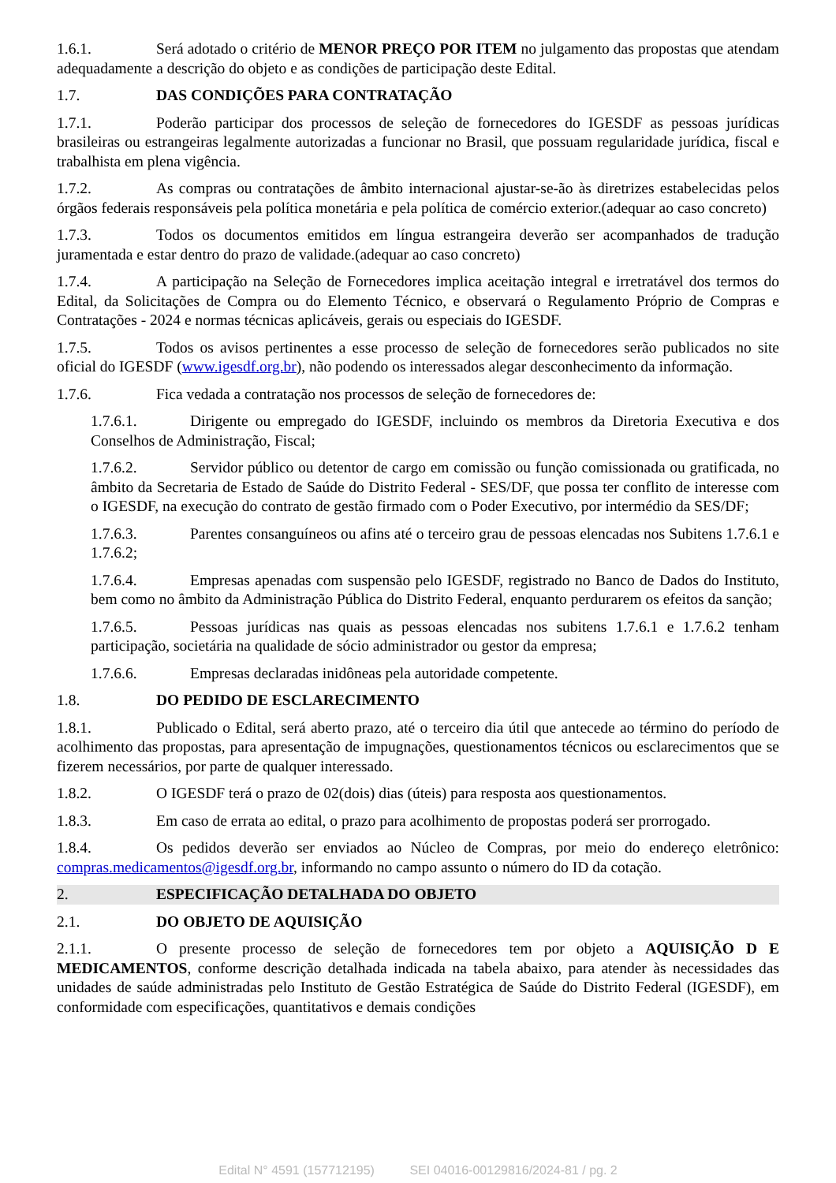1.6.1. Será adotado o critério de MENOR PREÇO POR ITEM no julgamento das propostas que atendam adequadamente a descrição do objeto e as condições de participação deste Edital.
1.7. DAS CONDIÇÕES PARA CONTRATAÇÃO
1.7.1. Poderão participar dos processos de seleção de fornecedores do IGESDF as pessoas jurídicas brasileiras ou estrangeiras legalmente autorizadas a funcionar no Brasil, que possuam regularidade jurídica, fiscal e trabalhista em plena vigência.
1.7.2. As compras ou contratações de âmbito internacional ajustar-se-ão às diretrizes estabelecidas pelos órgãos federais responsáveis pela política monetária e pela política de comércio exterior.(adequar ao caso concreto)
1.7.3. Todos os documentos emitidos em língua estrangeira deverão ser acompanhados de tradução juramentada e estar dentro do prazo de validade.(adequar ao caso concreto)
1.7.4. A participação na Seleção de Fornecedores implica aceitação integral e irretratável dos termos do Edital, da Solicitações de Compra ou do Elemento Técnico, e observará o Regulamento Próprio de Compras e Contratações - 2024 e normas técnicas aplicáveis, gerais ou especiais do IGESDF.
1.7.5. Todos os avisos pertinentes a esse processo de seleção de fornecedores serão publicados no site oficial do IGESDF (www.igesdf.org.br), não podendo os interessados alegar desconhecimento da informação.
1.7.6. Fica vedada a contratação nos processos de seleção de fornecedores de:
1.7.6.1. Dirigente ou empregado do IGESDF, incluindo os membros da Diretoria Executiva e dos Conselhos de Administração, Fiscal;
1.7.6.2. Servidor público ou detentor de cargo em comissão ou função comissionada ou gratificada, no âmbito da Secretaria de Estado de Saúde do Distrito Federal - SES/DF, que possa ter conflito de interesse com o IGESDF, na execução do contrato de gestão firmado com o Poder Executivo, por intermédio da SES/DF;
1.7.6.3. Parentes consanguíneos ou afins até o terceiro grau de pessoas elencadas nos Subitens 1.7.6.1 e 1.7.6.2;
1.7.6.4. Empresas apenadas com suspensão pelo IGESDF, registrado no Banco de Dados do Instituto, bem como no âmbito da Administração Pública do Distrito Federal, enquanto perdurarem os efeitos da sanção;
1.7.6.5. Pessoas jurídicas nas quais as pessoas elencadas nos subitens 1.7.6.1 e 1.7.6.2 tenham participação, societária na qualidade de sócio administrador ou gestor da empresa;
1.7.6.6. Empresas declaradas inidôneas pela autoridade competente.
1.8. DO PEDIDO DE ESCLARECIMENTO
1.8.1. Publicado o Edital, será aberto prazo, até o terceiro dia útil que antecede ao término do período de acolhimento das propostas, para apresentação de impugnações, questionamentos técnicos ou esclarecimentos que se fizerem necessários, por parte de qualquer interessado.
1.8.2. O IGESDF terá o prazo de 02(dois) dias (úteis) para resposta aos questionamentos.
1.8.3. Em caso de errata ao edital, o prazo para acolhimento de propostas poderá ser prorrogado.
1.8.4. Os pedidos deverão ser enviados ao Núcleo de Compras, por meio do endereço eletrônico: compras.medicamentos@igesdf.org.br, informando no campo assunto o número do ID da cotação.
2. ESPECIFICAÇÃO DETALHADA DO OBJETO
2.1. DO OBJETO DE AQUISIÇÃO
2.1.1. O presente processo de seleção de fornecedores tem por objeto a AQUISIÇÃO D E MEDICAMENTOS, conforme descrição detalhada indicada na tabela abaixo, para atender às necessidades das unidades de saúde administradas pelo Instituto de Gestão Estratégica de Saúde do Distrito Federal (IGESDF), em conformidade com especificações, quantitativos e demais condições
Edital N° 4591 (157712195) SEI 04016-00129816/2024-81 / pg. 2